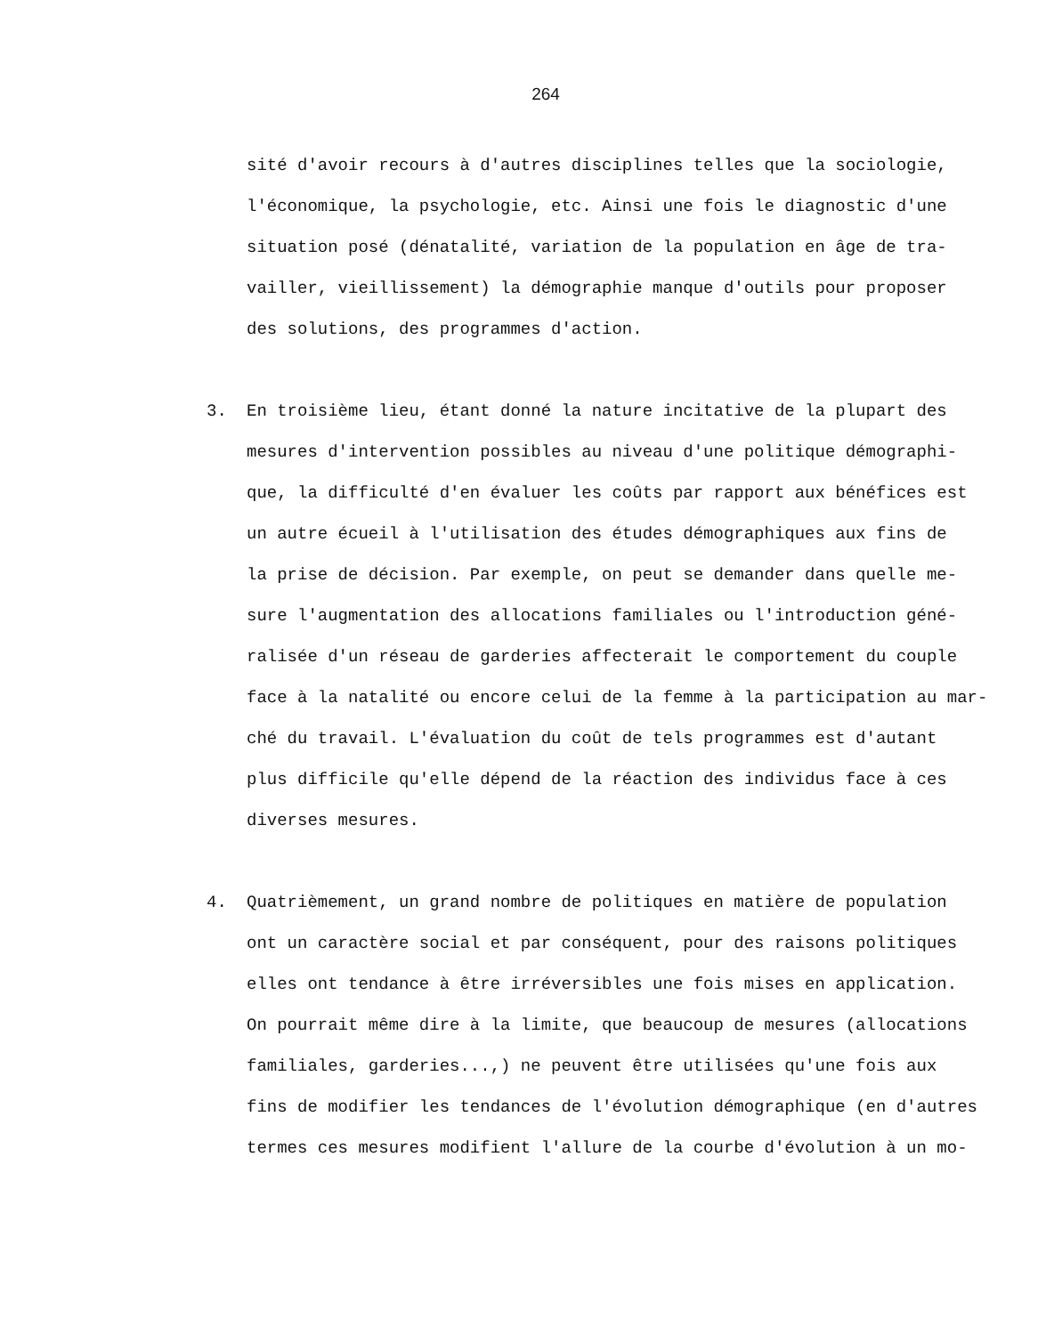264
sité d'avoir recours à d'autres disciplines telles que la sociologie,
l'économique, la psychologie, etc. Ainsi une fois le diagnostic d'une
situation posé (dénatalité, variation de la population en âge de tra-
vailler, vieillissement) la démographie manque d'outils pour proposer
des solutions, des programmes d'action.
3. En troisième lieu, étant donné la nature incitative de la plupart des
mesures d'intervention possibles au niveau d'une politique démographi-
que, la difficulté d'en évaluer les coûts par rapport aux bénéfices est
un autre écueil à l'utilisation des études démographiques aux fins de
la prise de décision. Par exemple, on peut se demander dans quelle me-
sure l'augmentation des allocations familiales ou l'introduction géné-
ralisée d'un réseau de garderies affecterait le comportement du couple
face à la natalité ou encore celui de la femme à la participation au mar-
ché du travail. L'évaluation du coût de tels programmes est d'autant
plus difficile qu'elle dépend de la réaction des individus face à ces
diverses mesures.
4. Quatrièmement, un grand nombre de politiques en matière de population
ont un caractère social et par conséquent, pour des raisons politiques
elles ont tendance à être irréversibles une fois mises en application.
On pourrait même dire à la limite, que beaucoup de mesures (allocations
familiales, garderies...,) ne peuvent être utilisées qu'une fois aux
fins de modifier les tendances de l'évolution démographique (en d'autres
termes ces mesures modifient l'allure de la courbe d'évolution à un mo-